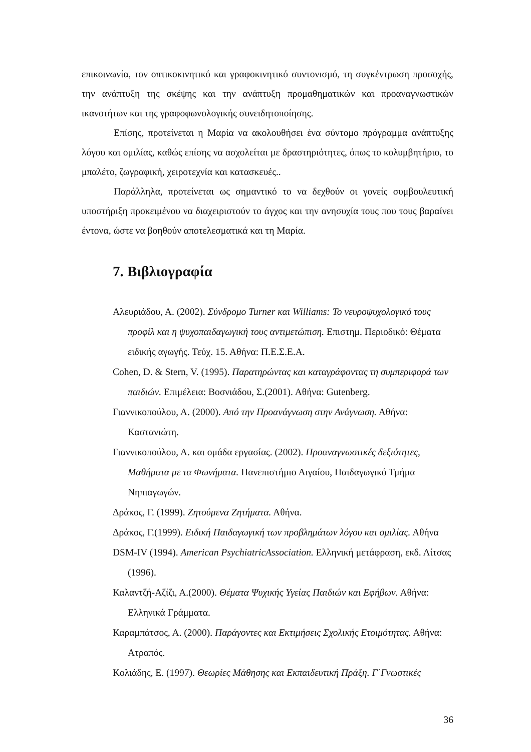επικοινωνία, τον οπτικοκινητικό και γραφοκινητικό συντονισμό, τη συγκέντρωση προσοχής, την ανάπτυξη της σκέψης και την ανάπτυξη προμαθηματικών και προαναγνωστικών ικανοτήτων και της γραφοφωνολογικής συνειδητοποίησης.
Επίσης, προτείνεται η Μαρία να ακολουθήσει ένα σύντομο πρόγραμμα ανάπτυξης λόγου και ομιλίας, καθώς επίσης να ασχολείται με δραστηριότητες, όπως το κολυμβητήριο, το μπαλέτο, ζωγραφική, χειροτεχνία και κατασκευές..
Παράλληλα, προτείνεται ως σημαντικό το να δεχθούν οι γονείς συμβουλευτική υποστήριξη προκειμένου να διαχειριστούν το άγχος και την ανησυχία τους που τους βαραίνει έντονα, ώστε να βοηθούν αποτελεσματικά και τη Μαρία.
7. Βιβλιογραφία
Αλευριάδου, Α. (2002). Σύνδρομο Turner και Williams: Το νευροψυχολογικό τους προφίλ και η ψυχοπαιδαγωγική τους αντιμετώπιση. Επιστημ. Περιοδικό: Θέματα ειδικής αγωγής. Τεύχ. 15. Αθήνα: Π.Ε.Σ.Ε.Α.
Cohen, D. & Stern, V. (1995). Παρατηρώντας και καταγράφοντας τη συμπεριφορά των παιδιών. Επιμέλεια: Βοσνιάδου, Σ.(2001). Αθήνα: Gutenberg.
Γιαννικοπούλου, Α. (2000). Από την Προανάγνωση στην Ανάγνωση. Αθήνα: Καστανιώτη.
Γιαννικοπούλου, Α. και ομάδα εργασίας. (2002). Προαναγνωστικές δεξιότητες, Μαθήματα με τα Φωνήματα. Πανεπιστήμιο Αιγαίου, Παιδαγωγικό Τμήμα Νηπιαγωγών.
Δράκος, Γ. (1999). Ζητούμενα Ζητήματα. Αθήνα.
Δράκος, Γ.(1999). Ειδική Παιδαγωγική των προβλημάτων λόγου και ομιλίας. Αθήνα
DSM-IV (1994). American PsychiatricAssociation. Ελληνική μετάφραση, εκδ. Λίτσας (1996).
Καλαντζή-Αζίζι, Α.(2000). Θέματα Ψυχικής Υγείας Παιδιών και Εφήβων. Αθήνα: Ελληνικά Γράμματα.
Καραμπάτσος, Α. (2000). Παράγοντες και Εκτιμήσεις Σχολικής Ετοιμότητας. Αθήνα: Ατραπός.
Κολιάδης, Ε. (1997). Θεωρίες Μάθησης και Εκπαιδευτική Πράξη. Γ΄Γνωστικές
36